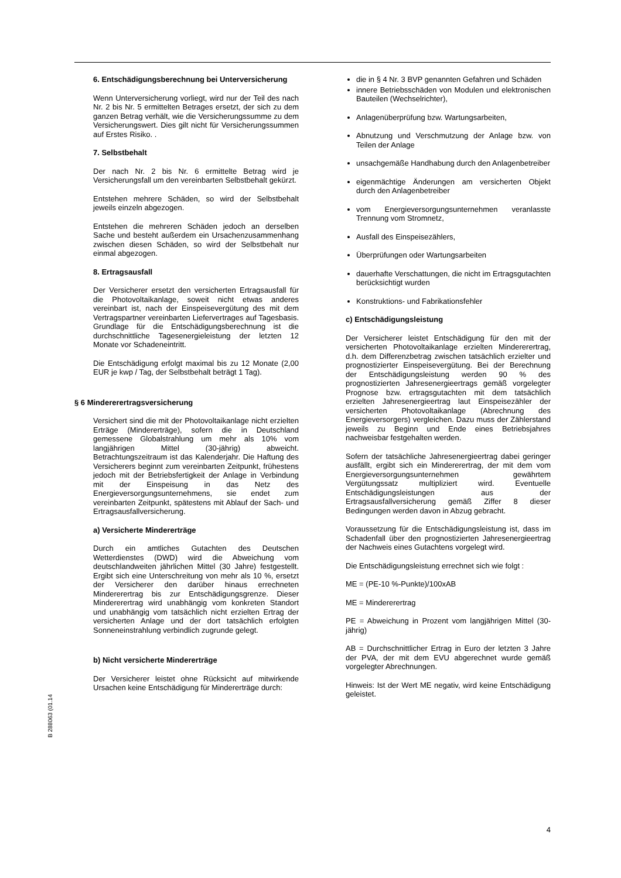6. Entschädigungsberechnung bei Unterversicherung
Wenn Unterversicherung vorliegt, wird nur der Teil des nach Nr. 2 bis Nr. 5 ermittelten Betrages ersetzt, der sich zu dem ganzen Betrag verhält, wie die Versicherungssumme zu dem Versicherungswert. Dies gilt nicht für Versicherungssummen auf Erstes Risiko. .
7. Selbstbehalt
Der nach Nr. 2 bis Nr. 6 ermittelte Betrag wird je Versicherungsfall um den vereinbarten Selbstbehalt gekürzt.
Entstehen mehrere Schäden, so wird der Selbstbehalt jeweils einzeln abgezogen.
Entstehen die mehreren Schäden jedoch an derselben Sache und besteht außerdem ein Ursachenzusammenhang zwischen diesen Schäden, so wird der Selbstbehalt nur einmal abgezogen.
8. Ertragsausfall
Der Versicherer ersetzt den versicherten Ertragsausfall für die Photovoltaikanlage, soweit nicht etwas anderes vereinbart ist, nach der Einspeisevergütung des mit dem Vertragspartner vereinbarten Liefervertrages auf Tagesbasis. Grundlage für die Entschädigungsberechnung ist die durchschnittliche Tagesenergieleistung der letzten 12 Monate vor Schadeneintritt.
Die Entschädigung erfolgt maximal bis zu 12 Monate (2,00 EUR je kwp / Tag, der Selbstbehalt beträgt 1 Tag).
§ 6 Mindererertragsversicherung
Versichert sind die mit der Photovoltaikanlage nicht erzielten Erträge (Mindererträge), sofern die in Deutschland gemessene Globalstrahlung um mehr als 10% vom langjährigen Mittel (30-jährig) abweicht. Betrachtungszeitraum ist das Kalenderjahr. Die Haftung des Versicherers beginnt zum vereinbarten Zeitpunkt, frühestens jedoch mit der Betriebsfertigkeit der Anlage in Verbindung mit der Einspeisung in das Netz des Energieversorgungsunternehmens, sie endet zum vereinbarten Zeitpunkt, spätestens mit Ablauf der Sach- und Ertragsausfallversicherung.
a) Versicherte Mindererträge
Durch ein amtliches Gutachten des Deutschen Wetterdienstes (DWD) wird die Abweichung vom deutschlandweiten jährlichen Mittel (30 Jahre) festgestellt. Ergibt sich eine Unterschreitung von mehr als 10 %, ersetzt der Versicherer den darüber hinaus errechneten Mindererertrag bis zur Entschädigungsgrenze. Dieser Mindererertrag wird unabhängig vom konkreten Standort und unabhängig vom tatsächlich nicht erzielten Ertrag der versicherten Anlage und der dort tatsächlich erfolgten Sonneneinstrahlung verbindlich zugrunde gelegt.
b) Nicht versicherte Mindererträge
Der Versicherer leistet ohne Rücksicht auf mitwirkende Ursachen keine Entschädigung für Mindererträge durch:
die in § 4 Nr. 3 BVP genannten Gefahren und Schäden
innere Betriebsschäden von Modulen und elektronischen Bauteilen (Wechselrichter),
Anlagenüberprüfung bzw. Wartungsarbeiten,
Abnutzung und Verschmutzung der Anlage bzw. von Teilen der Anlage
unsachgemäße Handhabung durch den Anlagenbetreiber
eigenmächtige Änderungen am versicherten Objekt durch den Anlagenbetreiber
vom Energieversorgungsunternehmen veranlasste Trennung vom Stromnetz,
Ausfall des Einspeisezählers,
Überprüfungen oder Wartungsarbeiten
dauerhafte Verschattungen, die nicht im Ertragsgutachten berücksichtigt wurden
Konstruktions- und Fabrikationsfehler
c) Entschädigungsleistung
Der Versicherer leistet Entschädigung für den mit der versicherten Photovoltaikanlage erzielten Mindererertrag, d.h. dem Differenzbetrag zwischen tatsächlich erzielter und prognostizierter Einspeisevergütung. Bei der Berechnung der Entschädigungsleistung werden 90 % des prognostizierten Jahresenergieertrags gemäß vorgelegter Prognose bzw. ertragsgutachten mit dem tatsächlich erzielten Jahresenergieertrag laut Einspeisezähler der versicherten Photovoltaikanlage (Abrechnung des Energieversorgers) vergleichen. Dazu muss der Zählerstand jeweils zu Beginn und Ende eines Betriebsjahres nachweisbar festgehalten werden.
Sofern der tatsächliche Jahresenergieertrag dabei geringer ausfällt, ergibt sich ein Mindererertrag, der mit dem vom Energieversorgungsunternehmen gewährtem Vergütungssatz multipliziert wird. Eventuelle Entschädigungsleistungen aus der Ertragsausfallversicherung gemäß Ziffer 8 dieser Bedingungen werden davon in Abzug gebracht.
Voraussetzung für die Entschädigungsleistung ist, dass im Schadenfall über den prognostizierten Jahresenergieertrag der Nachweis eines Gutachtens vorgelegt wird.
Die Entschädigungsleistung errechnet sich wie folgt :
ME = (PE-10 %-Punkte)/100xAB
ME = Mindererertrag
PE = Abweichung in Prozent vom langjährigen Mittel (30-jährig)
AB = Durchschnittlicher Ertrag in Euro der letzten 3 Jahre der PVA, der mit dem EVU abgerechnet wurde gemäß vorgelegter Abrechnungen.
Hinweis: Ist der Wert ME negativ, wird keine Entschädigung geleistet.
B 288063 (01.14
4